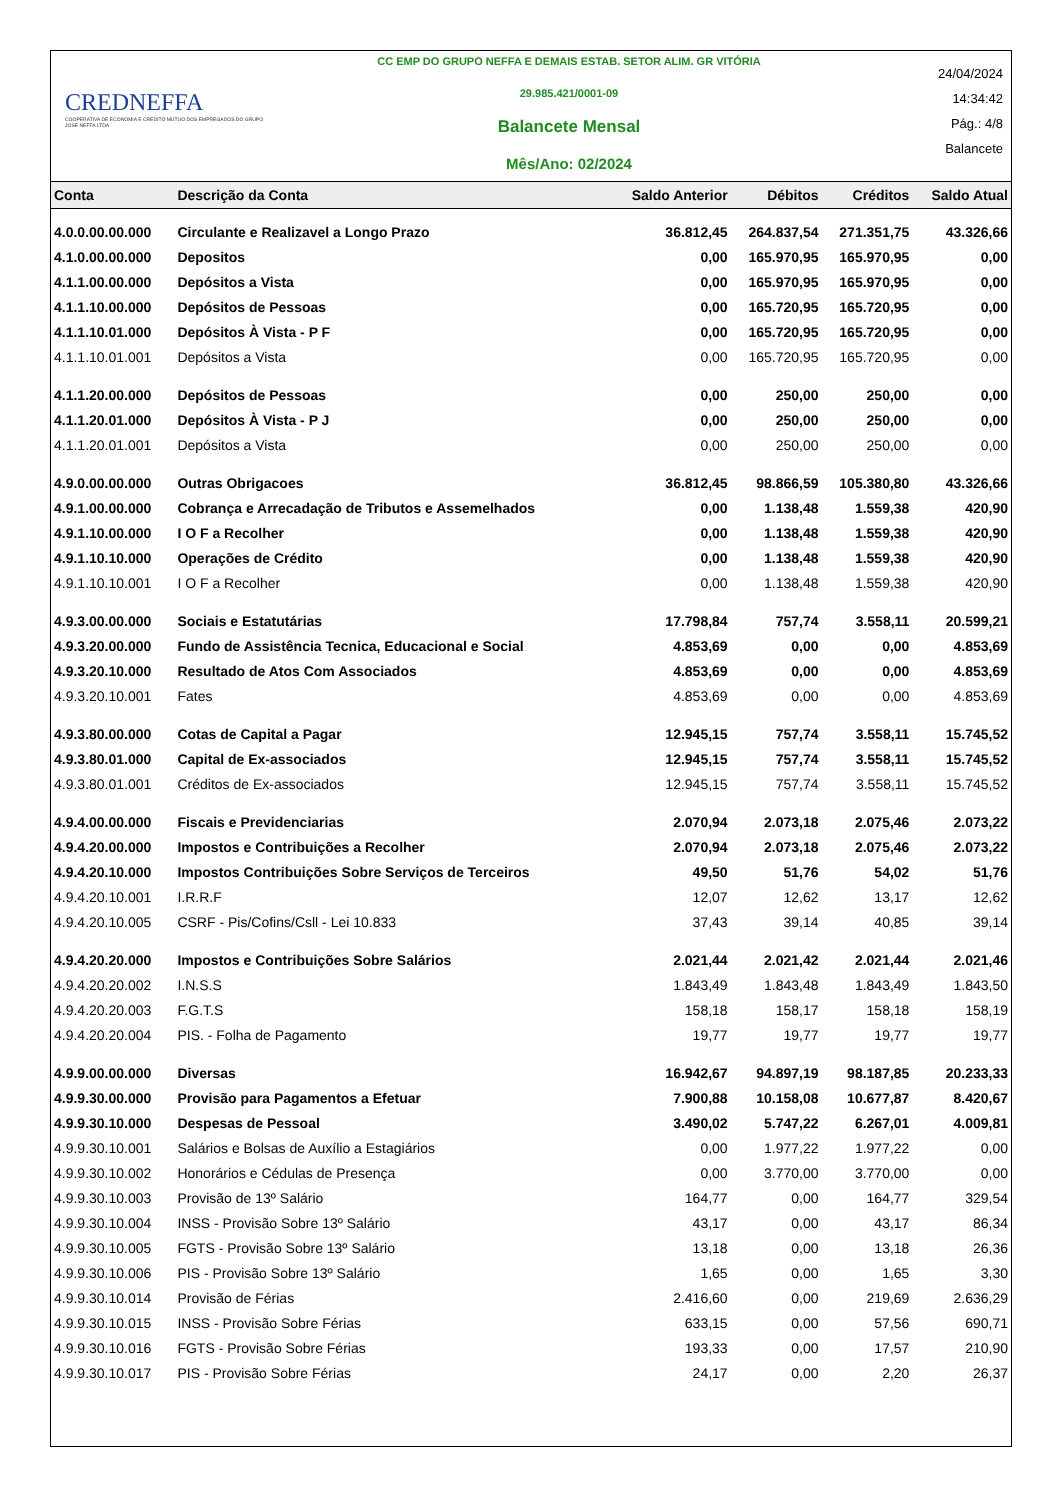CREDNEFFA
COOPERATIVA DE ECONOMIA E CRÉDITO MÚTUO DOS EMPREGADOS DO GRUPO JOSÉ NEFFA LTDA
CC EMP DO GRUPO NEFFA E DEMAIS ESTAB. SETOR ALIM. GR VITÓRIA
29.985.421/0001-09
Balancete Mensal
Mês/Ano: 02/2024
24/04/2024
14:34:42
Pág.: 4/8
Balancete
| Conta | Descrição da Conta | Saldo Anterior | Débitos | Créditos | Saldo Atual |
| --- | --- | --- | --- | --- | --- |
| 4.0.0.00.00.000 | Circulante e Realizavel a Longo Prazo | 36.812,45 | 264.837,54 | 271.351,75 | 43.326,66 |
| 4.1.0.00.00.000 | Depositos | 0,00 | 165.970,95 | 165.970,95 | 0,00 |
| 4.1.1.00.00.000 | Depósitos a Vista | 0,00 | 165.970,95 | 165.970,95 | 0,00 |
| 4.1.1.10.00.000 | Depósitos de Pessoas | 0,00 | 165.720,95 | 165.720,95 | 0,00 |
| 4.1.1.10.01.000 | Depósitos À Vista - P F | 0,00 | 165.720,95 | 165.720,95 | 0,00 |
| 4.1.1.10.01.001 | Depósitos a Vista | 0,00 | 165.720,95 | 165.720,95 | 0,00 |
| 4.1.1.20.00.000 | Depósitos de Pessoas | 0,00 | 250,00 | 250,00 | 0,00 |
| 4.1.1.20.01.000 | Depósitos À Vista - P J | 0,00 | 250,00 | 250,00 | 0,00 |
| 4.1.1.20.01.001 | Depósitos a Vista | 0,00 | 250,00 | 250,00 | 0,00 |
| 4.9.0.00.00.000 | Outras Obrigacoes | 36.812,45 | 98.866,59 | 105.380,80 | 43.326,66 |
| 4.9.1.00.00.000 | Cobrança e Arrecadação de Tributos e Assemelhados | 0,00 | 1.138,48 | 1.559,38 | 420,90 |
| 4.9.1.10.00.000 | I O F a Recolher | 0,00 | 1.138,48 | 1.559,38 | 420,90 |
| 4.9.1.10.10.000 | Operações de Crédito | 0,00 | 1.138,48 | 1.559,38 | 420,90 |
| 4.9.1.10.10.001 | I O F a Recolher | 0,00 | 1.138,48 | 1.559,38 | 420,90 |
| 4.9.3.00.00.000 | Sociais e Estatutárias | 17.798,84 | 757,74 | 3.558,11 | 20.599,21 |
| 4.9.3.20.00.000 | Fundo de Assistência Tecnica, Educacional e Social | 4.853,69 | 0,00 | 0,00 | 4.853,69 |
| 4.9.3.20.10.000 | Resultado de Atos Com Associados | 4.853,69 | 0,00 | 0,00 | 4.853,69 |
| 4.9.3.20.10.001 | Fates | 4.853,69 | 0,00 | 0,00 | 4.853,69 |
| 4.9.3.80.00.000 | Cotas de Capital a Pagar | 12.945,15 | 757,74 | 3.558,11 | 15.745,52 |
| 4.9.3.80.01.000 | Capital de Ex-associados | 12.945,15 | 757,74 | 3.558,11 | 15.745,52 |
| 4.9.3.80.01.001 | Créditos de Ex-associados | 12.945,15 | 757,74 | 3.558,11 | 15.745,52 |
| 4.9.4.00.00.000 | Fiscais e Previdenciarias | 2.070,94 | 2.073,18 | 2.075,46 | 2.073,22 |
| 4.9.4.20.00.000 | Impostos e Contribuições a Recolher | 2.070,94 | 2.073,18 | 2.075,46 | 2.073,22 |
| 4.9.4.20.10.000 | Impostos Contribuições Sobre Serviços de Terceiros | 49,50 | 51,76 | 54,02 | 51,76 |
| 4.9.4.20.10.001 | I.R.R.F | 12,07 | 12,62 | 13,17 | 12,62 |
| 4.9.4.20.10.005 | CSRF - Pis/Cofins/Csll - Lei 10.833 | 37,43 | 39,14 | 40,85 | 39,14 |
| 4.9.4.20.20.000 | Impostos e Contribuições Sobre Salários | 2.021,44 | 2.021,42 | 2.021,44 | 2.021,46 |
| 4.9.4.20.20.002 | I.N.S.S | 1.843,49 | 1.843,48 | 1.843,49 | 1.843,50 |
| 4.9.4.20.20.003 | F.G.T.S | 158,18 | 158,17 | 158,18 | 158,19 |
| 4.9.4.20.20.004 | PIS. - Folha de Pagamento | 19,77 | 19,77 | 19,77 | 19,77 |
| 4.9.9.00.00.000 | Diversas | 16.942,67 | 94.897,19 | 98.187,85 | 20.233,33 |
| 4.9.9.30.00.000 | Provisão para Pagamentos a Efetuar | 7.900,88 | 10.158,08 | 10.677,87 | 8.420,67 |
| 4.9.9.30.10.000 | Despesas de Pessoal | 3.490,02 | 5.747,22 | 6.267,01 | 4.009,81 |
| 4.9.9.30.10.001 | Salários e Bolsas de Auxílio a Estagiários | 0,00 | 1.977,22 | 1.977,22 | 0,00 |
| 4.9.9.30.10.002 | Honorários e Cédulas de Presença | 0,00 | 3.770,00 | 3.770,00 | 0,00 |
| 4.9.9.30.10.003 | Provisão de 13º Salário | 164,77 | 0,00 | 164,77 | 329,54 |
| 4.9.9.30.10.004 | INSS - Provisão Sobre 13º Salário | 43,17 | 0,00 | 43,17 | 86,34 |
| 4.9.9.30.10.005 | FGTS - Provisão Sobre 13º Salário | 13,18 | 0,00 | 13,18 | 26,36 |
| 4.9.9.30.10.006 | PIS - Provisão Sobre 13º Salário | 1,65 | 0,00 | 1,65 | 3,30 |
| 4.9.9.30.10.014 | Provisão de Férias | 2.416,60 | 0,00 | 219,69 | 2.636,29 |
| 4.9.9.30.10.015 | INSS - Provisão Sobre Férias | 633,15 | 0,00 | 57,56 | 690,71 |
| 4.9.9.30.10.016 | FGTS - Provisão Sobre Férias | 193,33 | 0,00 | 17,57 | 210,90 |
| 4.9.9.30.10.017 | PIS - Provisão Sobre Férias | 24,17 | 0,00 | 2,20 | 26,37 |